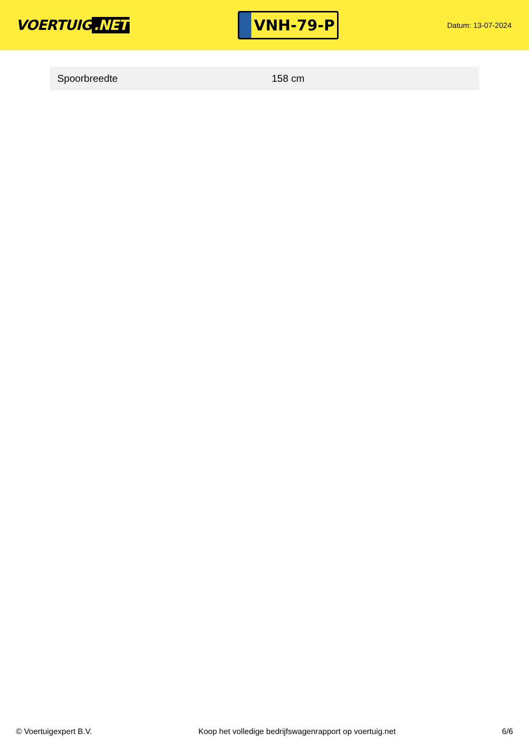VOERTUIG.NET
VNH-79-P
Datum: 13-07-2024
| Spoorbreedte | 158 cm |
© Voertuigexpert B.V. Koop het volledige bedrijfswagenrapport op voertuig.net 6/6